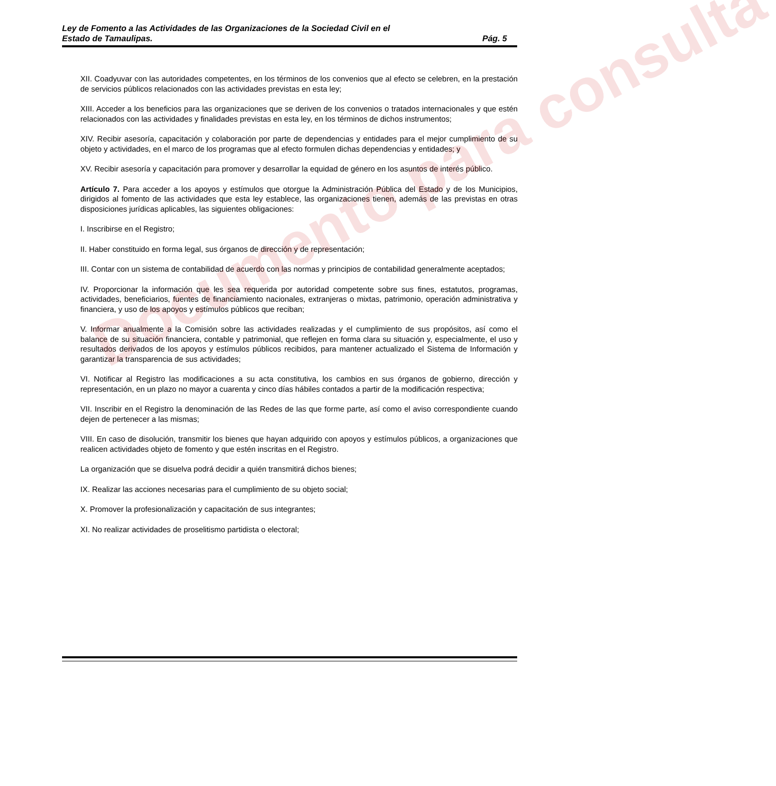Ley de Fomento a las Actividades de las Organizaciones de la Sociedad Civil en el
Estado de Tamaulipas. Pág. 5
XII. Coadyuvar con las autoridades competentes, en los términos de los convenios que al efecto se celebren, en la prestación de servicios públicos relacionados con las actividades previstas en esta ley;
XIII. Acceder a los beneficios para las organizaciones que se deriven de los convenios o tratados internacionales y que estén relacionados con las actividades y finalidades previstas en esta ley, en los términos de dichos instrumentos;
XIV. Recibir asesoría, capacitación y colaboración por parte de dependencias y entidades para el mejor cumplimiento de su objeto y actividades, en el marco de los programas que al efecto formulen dichas dependencias y entidades; y
XV. Recibir asesoría y capacitación para promover y desarrollar la equidad de género en los asuntos de interés público.
Artículo 7. Para acceder a los apoyos y estímulos que otorgue la Administración Pública del Estado y de los Municipios, dirigidos al fomento de las actividades que esta ley establece, las organizaciones tienen, además de las previstas en otras disposiciones jurídicas aplicables, las siguientes obligaciones:
I. Inscribirse en el Registro;
II. Haber constituido en forma legal, sus órganos de dirección y de representación;
III. Contar con un sistema de contabilidad de acuerdo con las normas y principios de contabilidad generalmente aceptados;
IV. Proporcionar la información que les sea requerida por autoridad competente sobre sus fines, estatutos, programas, actividades, beneficiarios, fuentes de financiamiento nacionales, extranjeras o mixtas, patrimonio, operación administrativa y financiera, y uso de los apoyos y estímulos públicos que reciban;
V. Informar anualmente a la Comisión sobre las actividades realizadas y el cumplimiento de sus propósitos, así como el balance de su situación financiera, contable y patrimonial, que reflejen en forma clara su situación y, especialmente, el uso y resultados derivados de los apoyos y estímulos públicos recibidos, para mantener actualizado el Sistema de Información y garantizar la transparencia de sus actividades;
VI. Notificar al Registro las modificaciones a su acta constitutiva, los cambios en sus órganos de gobierno, dirección y representación, en un plazo no mayor a cuarenta y cinco días hábiles contados a partir de la modificación respectiva;
VII. Inscribir en el Registro la denominación de las Redes de las que forme parte, así como el aviso correspondiente cuando dejen de pertenecer a las mismas;
VIII. En caso de disolución, transmitir los bienes que hayan adquirido con apoyos y estímulos públicos, a organizaciones que realicen actividades objeto de fomento y que estén inscritas en el Registro.
La organización que se disuelva podrá decidir a quién transmitirá dichos bienes;
IX. Realizar las acciones necesarias para el cumplimiento de su objeto social;
X. Promover la profesionalización y capacitación de sus integrantes;
XI. No realizar actividades de proselitismo partidista o electoral;
Documento para consulta